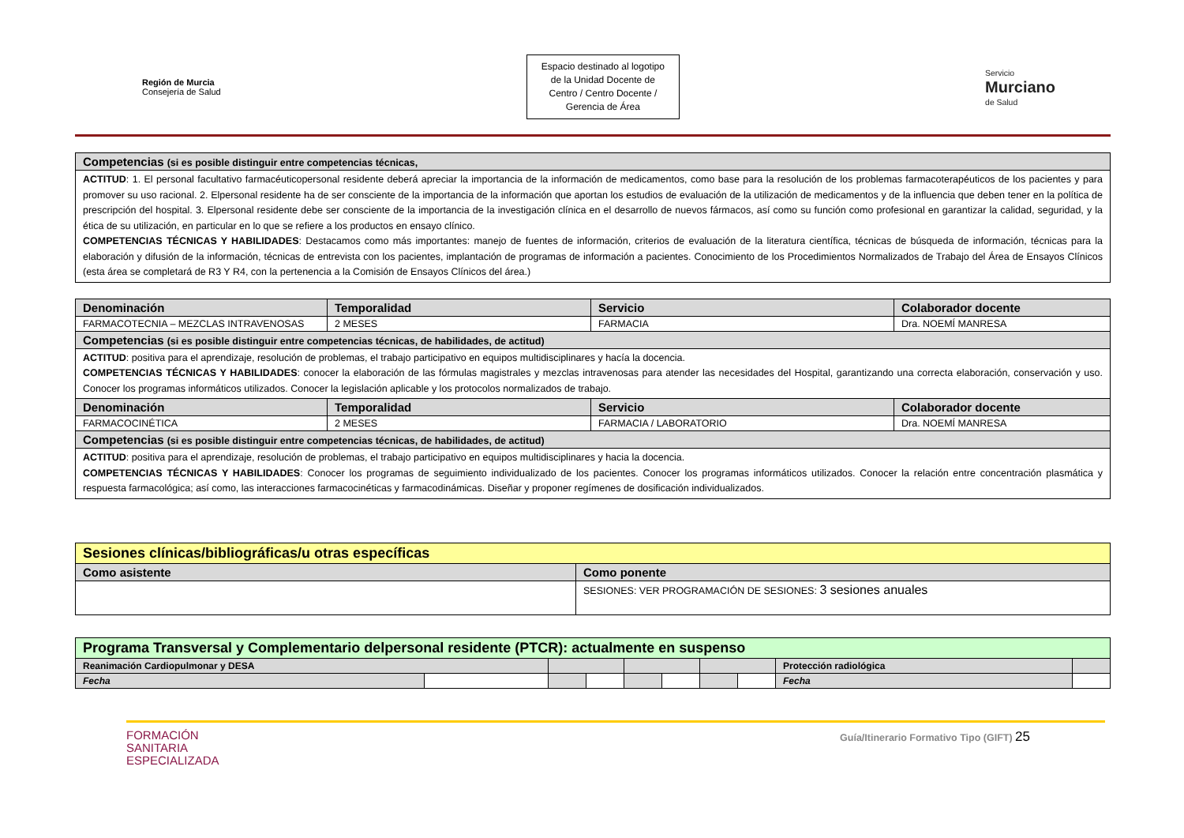Región de Murcia
Consejería de Salud
Espacio destinado al logotipo
de la Unidad Docente de
Centro / Centro Docente /
Gerencia de Área
Servicio
Murciano
de Salud
| Competencias (si es posible distinguir entre competencias técnicas, |
| ACTITUD : 1. El personal facultativo farmacéuticopersonal residente deberá apreciar la importancia de la información de medicamentos, como base para la resolución de los problemas farmacoterapéuticos de los pacientes y para promover su uso racional. 2. Elpersonal residente ha de ser consciente de la importancia de la información que aportan los estudios de evaluación de la utilización de medicamentos y de la influencia que deben tener en la política de prescripción del hospital. 3. Elpersonal residente debe ser consciente de la importancia de la investigación clínica en el desarrollo de nuevos fármacos, así como su función como profesional en garantizar la calidad, seguridad, y la ética de su utilización, en particular en lo que se refiere a los productos en ensayo clínico. COMPETENCIAS TÉCNICAS Y HABILIDADES : Destacamos como más importantes: manejo de fuentes de información, criterios de evaluación de la literatura científica, técnicas de búsqueda de información, técnicas para la elaboración y difusión de la información, técnicas de entrevista con los pacientes, implantación de programas de información a pacientes. Conocimiento de los Procedimientos Normalizados de Trabajo del Área de Ensayos Clínicos (esta área se completará de R3 Y R4, con la pertenencia a la Comisión de Ensayos Clínicos del área.) |
| Denominación | Temporalidad | Servicio | Colaborador docente |
| --- | --- | --- | --- |
| FARMACOTECNIA – MEZCLAS INTRAVENOSAS | 2 MESES | FARMACIA | Dra. NOEMÍ MANRESA |
| Competencias (si es posible distinguir entre competencias técnicas, de habilidades, de actitud) | | | |
| ACTITUD : positiva para el aprendizaje, resolución de problemas, el trabajo participativo en equipos multidisciplinares y hacía la docencia. COMPETENCIAS TÉCNICAS Y HABILIDADES : conocer la elaboración de las fórmulas magistrales y mezclas intravenosas para atender las necesidades del Hospital, garantizando una correcta elaboración, conservación y uso. Conocer los programas informáticos utilizados. Conocer la legislación aplicable y los protocolos normalizados de trabajo. | | | |
| Denominación | Temporalidad | Servicio | Colaborador docente |
| FARMACOCINÉTICA | 2 MESES | FARMACIA / LABORATORIO | Dra. NOEMÍ MANRESA |
| Competencias (si es posible distinguir entre competencias técnicas, de habilidades, de actitud) | | | |
| ACTITUD : positiva para el aprendizaje, resolución de problemas, el trabajo participativo en equipos multidisciplinares y hacia la docencia. COMPETENCIAS TÉCNICAS Y HABILIDADES : Conocer los programas de seguimiento individualizado de los pacientes. Conocer los programas informáticos utilizados. Conocer la relación entre concentración plasmática y respuesta farmacológica; así como, las interacciones farmacocinéticas y farmacodinámicas. Diseñar y proponer regímenes de dosificación individualizados. | | | |
| Sesiones clínicas/bibliográficas/u otras específicas | |
| Como asistente | Como ponente |
| | SESIONES: VER PROGRAMACIÓN DE SESIONES: 3 sesiones anuales |
| Programa Transversal y Complementario delpersonal residente (PTCR): actualmente en suspenso | | | | | | | | | |
| Reanimación Cardiopulmonar y DESA | | | | | | | | Protección radiológica | |
| Fecha | | | | | | | | Fecha | |
FORMACIÓN
SANITARIA
ESPECIALIZADA
Guía/Itinerario Formativo Tipo (GIFT) 25